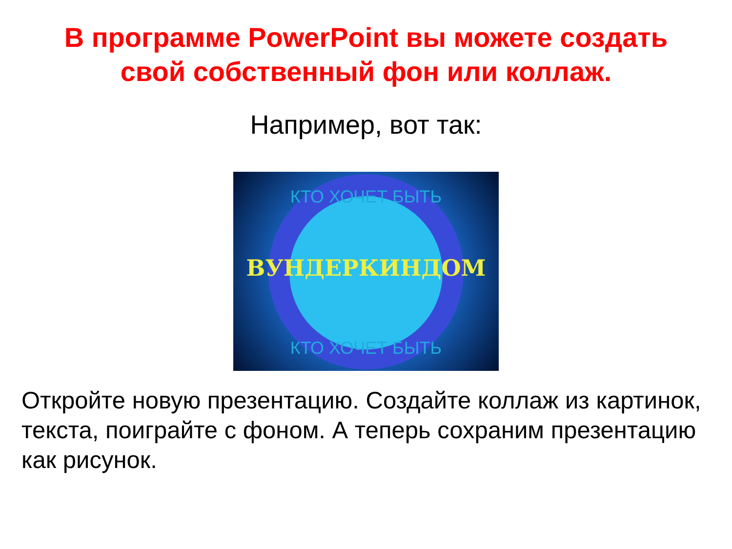В программе PowerPoint вы можете создать
свой собственный фон или коллаж.
Например, вот так:
КТО ХОЧЕТ БЫТЬ
ВУНДЕРКИНДОМ
КТО ХОЧЕТ БЫТЬ
Откройте новую презентацию. Создайте коллаж из картинок, текста, поиграйте с фоном. А теперь сохраним презентацию как рисунок.